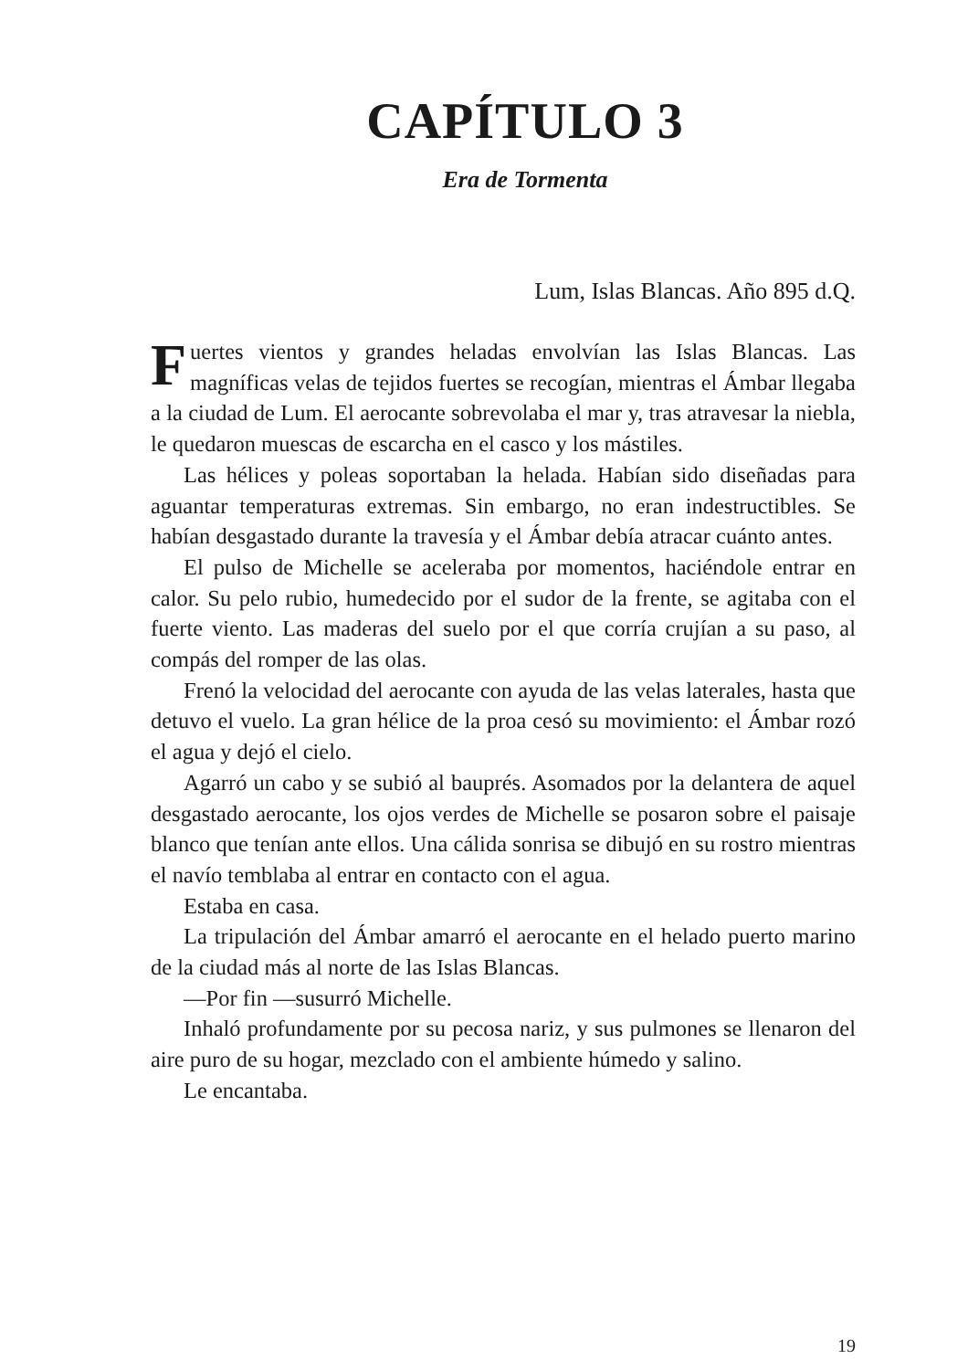CAPÍTULO 3
Era de Tormenta
Lum, Islas Blancas. Año 895 d.Q.
Fuertes vientos y grandes heladas envolvían las Islas Blancas. Las magníficas velas de tejidos fuertes se reco­gían, mientras el Ámbar llegaba a la ciudad de Lum. El aerocante sobrevolaba el mar y, tras atravesar la niebla, le quedaron muescas de escarcha en el casco y los mástiles.
Las hélices y poleas soportaban la helada. Habían sido di­señadas para aguantar temperaturas extremas. Sin embargo, no eran indestructibles. Se habían desgastado durante la tra­vesía y el Ámbar debía atracar cuánto antes.
El pulso de Michelle se aceleraba por momentos, hacién­dole entrar en calor. Su pelo rubio, humedecido por el sudor de la frente, se agitaba con el fuerte viento. Las maderas del suelo por el que corría crujían a su paso, al compás del rom­per de las olas.
Frenó la velocidad del aerocante con ayuda de las velas laterales, hasta que detuvo el vuelo. La gran hélice de la proa cesó su movimiento: el Ámbar rozó el agua y dejó el cielo.
Agarró un cabo y se subió al bauprés. Asomados por la delantera de aquel desgastado aerocante, los ojos verdes de Michelle se posaron sobre el paisaje blanco que tenían ante ellos. Una cálida sonrisa se dibujó en su rostro mientras el navío temblaba al entrar en contacto con el agua.
Estaba en casa.
La tripulación del Ámbar amarró el aerocante en el helado puerto marino de la ciudad más al norte de las Islas Blancas.
—Por fin —susurró Michelle.
Inhaló profundamente por su pecosa nariz, y sus pulmo­nes se llenaron del aire puro de su hogar, mezclado con el ambiente húmedo y salino.
Le encantaba.
19